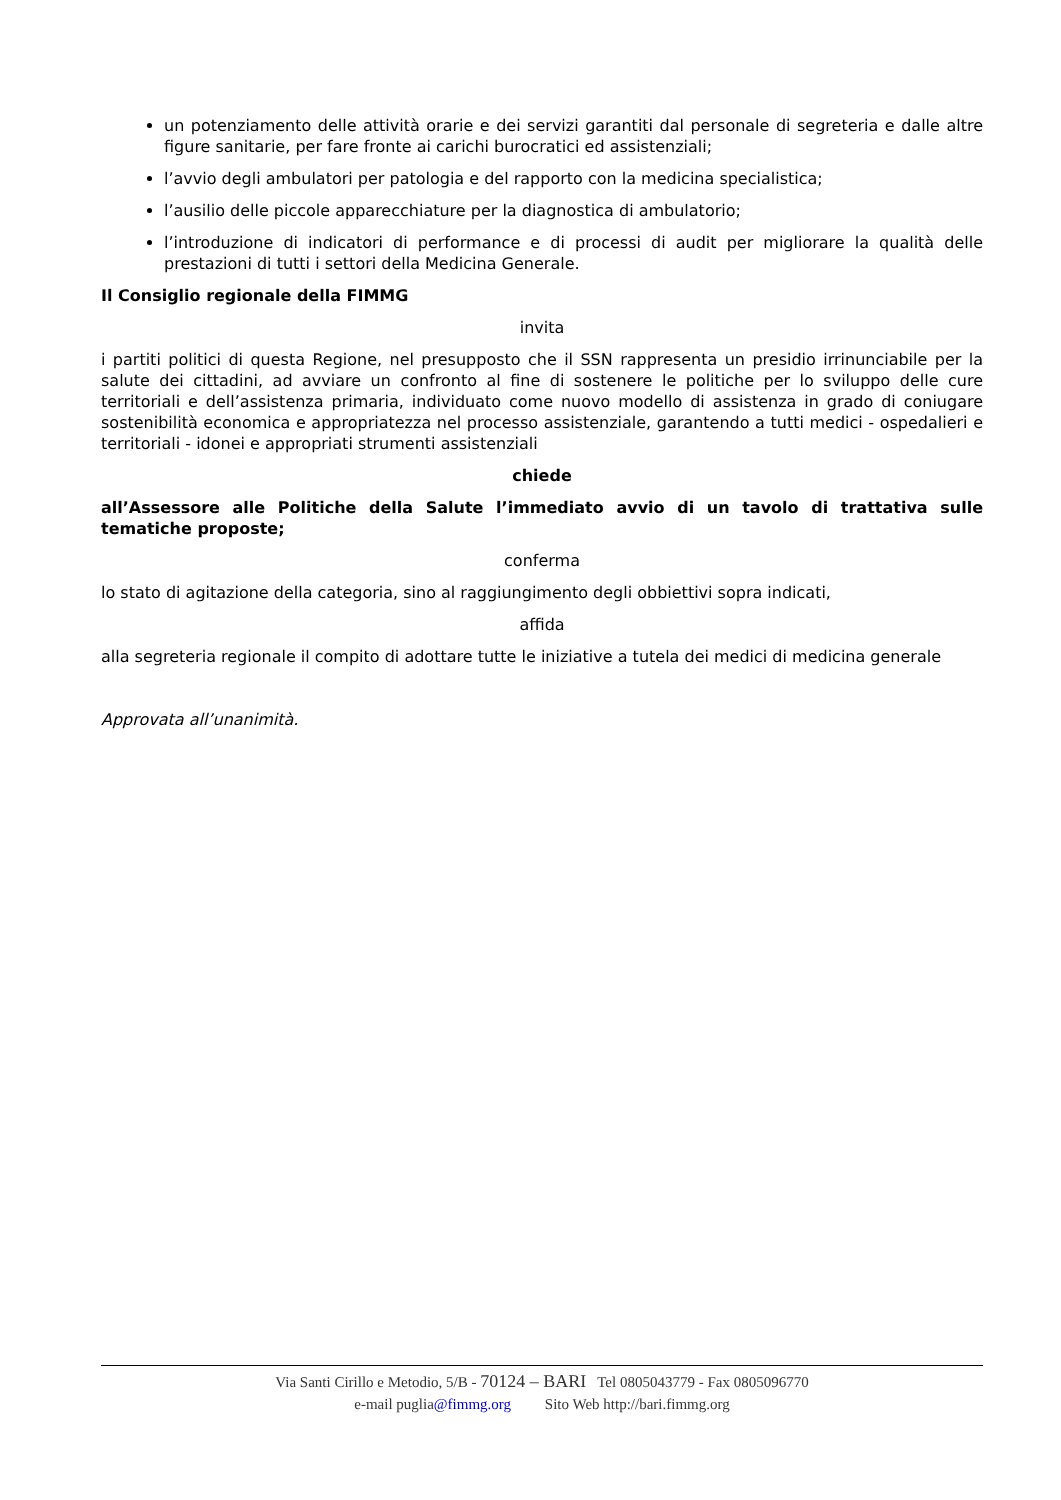un potenziamento delle attività orarie e dei servizi garantiti dal personale di segreteria e dalle altre figure sanitarie, per fare fronte ai carichi burocratici ed assistenziali;
l’avvio degli ambulatori per patologia e del rapporto con la medicina specialistica;
l’ausilio delle piccole apparecchiature per la diagnostica di ambulatorio;
l’introduzione di indicatori di performance e di processi di audit per migliorare la qualità delle prestazioni di tutti i settori della Medicina Generale.
Il Consiglio regionale della FIMMG
invita
i partiti politici di questa Regione, nel presupposto che il SSN rappresenta un presidio irrinunciabile per la salute dei cittadini, ad avviare un confronto al fine di sostenere le politiche per lo sviluppo delle cure territoriali e dell’assistenza primaria, individuato come nuovo modello di assistenza in grado di coniugare sostenibilità economica e appropriatezza nel processo assistenziale, garantendo a tutti medici - ospedalieri e territoriali - idonei e appropriati strumenti assistenziali
chiede
all’Assessore alle Politiche della Salute l’immediato avvio di un tavolo di trattativa sulle tematiche proposte;
conferma
lo stato di agitazione della categoria, sino al raggiungimento degli obbiettivi sopra indicati,
affida
alla segreteria regionale il compito di adottare tutte le iniziative a tutela dei medici di medicina generale
Approvata all’unanimità.
Via Santi Cirillo e Metodio, 5/B - 70124 – BARI Tel 0805043779 - Fax 0805096770
e-mail puglia@fimmg.org Sito Web http://bari.fimmg.org